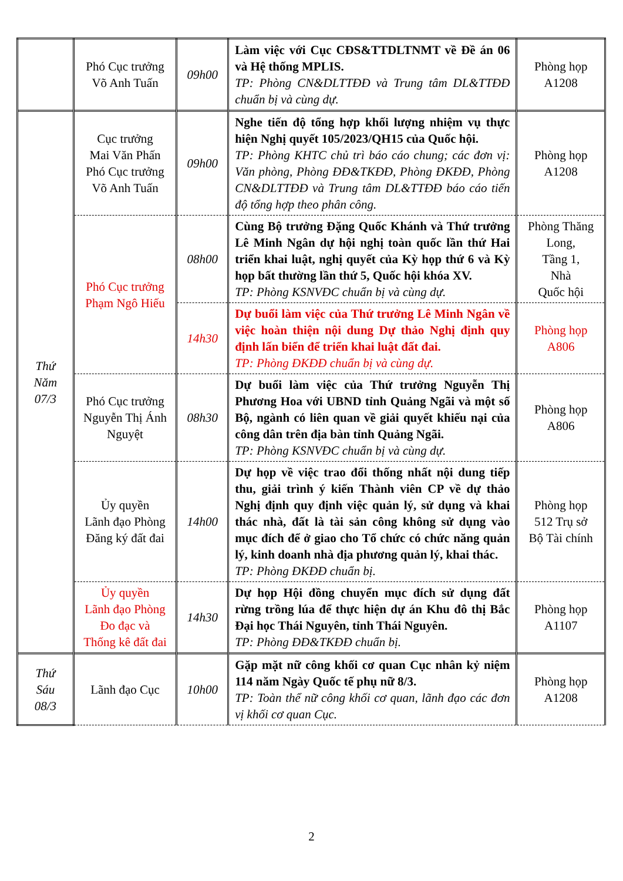| | Phó Cục trưởng Võ Anh Tuấn | 09h00 | Làm việc với Cục CĐS&TTDLTNMT về Đề án 06 và Hệ thống MPLIS. TP: Phòng CN&DLTTĐĐ và Trung tâm DL&TTĐĐ chuẩn bị và cùng dự. | Phòng họp A1208 |
| Thứ Năm 07/3 | Cục trưởng Mai Văn Phấn Phó Cục trưởng Võ Anh Tuấn | 09h00 | Nghe tiến độ tổng hợp khối lượng nhiệm vụ thực hiện Nghị quyết 105/2023/QH15 của Quốc hội. TP: Phòng KHTC chủ trì báo cáo chung; các đơn vị: Văn phòng, Phòng ĐĐ&TKĐĐ, Phòng ĐKĐĐ, Phòng CN&DLTTĐĐ và Trung tâm DL&TTĐĐ báo cáo tiến độ tổng hợp theo phân công. | Phòng họp A1208 |
| | Phó Cục trưởng Phạm Ngô Hiếu | 08h00 | Cùng Bộ trưởng Đặng Quốc Khánh và Thứ trưởng Lê Minh Ngân dự hội nghị toàn quốc lần thứ Hai triển khai luật, nghị quyết của Kỳ họp thứ 6 và Kỳ họp bất thường lần thứ 5, Quốc hội khóa XV. TP: Phòng KSNVĐC chuẩn bị và cùng dự. | Phòng Thăng Long, Tầng 1, Nhà Quốc hội |
| | | 14h30 | Dự buổi làm việc của Thứ trưởng Lê Minh Ngân về việc hoàn thiện nội dung Dự thảo Nghị định quy định lấn biển để triển khai luật đất đai. TP: Phòng ĐKĐĐ chuẩn bị và cùng dự. | Phòng họp A806 |
| | Phó Cục trưởng Nguyễn Thị Ánh Nguyệt | 08h30 | Dự buổi làm việc của Thứ trưởng Nguyễn Thị Phương Hoa với UBND tỉnh Quảng Ngãi và một số Bộ, ngành có liên quan về giải quyết khiếu nại của công dân trên địa bàn tỉnh Quảng Ngãi. TP: Phòng KSNVĐC chuẩn bị và cùng dự. | Phòng họp A806 |
| | Ủy quyền Lãnh đạo Phòng Đăng ký đất đai | 14h00 | Dự họp về việc trao đổi thống nhất nội dung tiếp thu, giải trình ý kiến Thành viên CP về dự thảo Nghị định quy định việc quản lý, sử dụng và khai thác nhà, đất là tài sản công không sử dụng vào mục đích để ở giao cho Tổ chức có chức năng quản lý, kinh doanh nhà địa phương quản lý, khai thác. TP: Phòng ĐKĐĐ chuẩn bị. | Phòng họp 512 Trụ sở Bộ Tài chính |
| | Ủy quyền Lãnh đạo Phòng Đo đạc và Thống kê đất đai | 14h30 | Dự họp Hội đồng chuyển mục đích sử dụng đất rừng trồng lúa để thực hiện dự án Khu đô thị Bắc Đại học Thái Nguyên, tỉnh Thái Nguyên. TP: Phòng ĐĐ&TKĐĐ chuẩn bị. | Phòng họp A1107 |
| Thứ Sáu 08/3 | Lãnh đạo Cục | 10h00 | Gặp mặt nữ công khối cơ quan Cục nhân kỷ niệm 114 năm Ngày Quốc tế phụ nữ 8/3. TP: Toàn thể nữ công khối cơ quan, lãnh đạo các đơn vị khối cơ quan Cục. | Phòng họp A1208 |
2